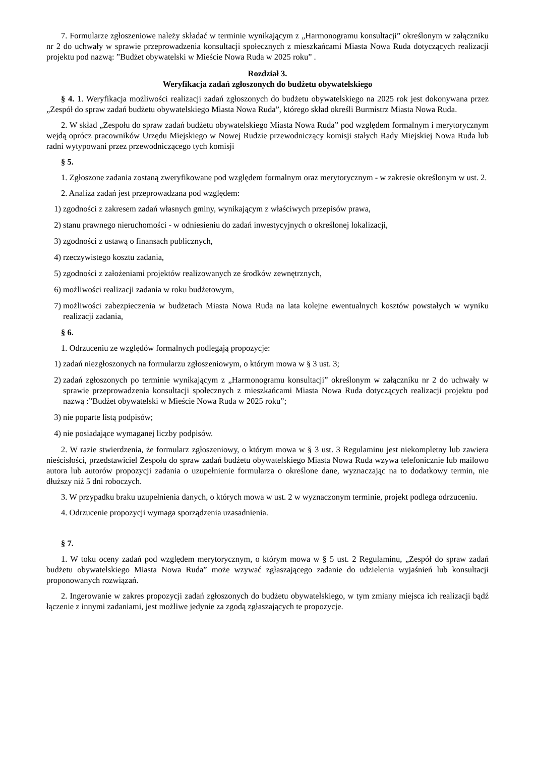7. Formularze zgłoszeniowe należy składać w terminie wynikającym z „Harmonogramu konsultacji” określonym w załączniku nr 2 do uchwały w sprawie przeprowadzenia konsultacji społecznych z mieszkańcami Miasta Nowa Ruda dotyczących realizacji projektu pod nazwą: ”Budżet obywatelski w Mieście Nowa Ruda w 2025 roku” .
Rozdział 3.
Weryfikacja zadań zgłoszonych do budżetu obywatelskiego
§ 4. 1. Weryfikacja możliwości realizacji zadań zgłoszonych do budżetu obywatelskiego na 2025 rok jest dokonywana przez „Zespół do spraw zadań budżetu obywatelskiego Miasta Nowa Ruda”, którego skład określi Burmistrz Miasta Nowa Ruda.
2. W skład „Zespołu do spraw zadań budżetu obywatelskiego Miasta Nowa Ruda” pod względem formalnym i merytorycznym wejdą oprócz pracowników Urzędu Miejskiego w Nowej Rudzie przewodniczący komisji stałych Rady Miejskiej Nowa Ruda lub radni wytypowani przez przewodniczącego tych komisji
§ 5.
1. Zgłoszone zadania zostaną zweryfikowane pod względem formalnym oraz merytorycznym - w zakresie określonym w ust. 2.
2. Analiza zadań jest przeprowadzana pod względem:
1) zgodności z zakresem zadań własnych gminy, wynikającym z właściwych przepisów prawa,
2) stanu prawnego nieruchomości - w odniesieniu do zadań inwestycyjnych o określonej lokalizacji,
3) zgodności z ustawą o finansach publicznych,
4) rzeczywistego kosztu zadania,
5) zgodności z założeniami projektów realizowanych ze środków zewnętrznych,
6) możliwości realizacji zadania w roku budżetowym,
7) możliwości zabezpieczenia w budżetach Miasta Nowa Ruda na lata kolejne ewentualnych kosztów powstałych w wyniku realizacji zadania,
§ 6.
1. Odrzuceniu ze względów formalnych podlegają propozycje:
1) zadań niezgłoszonych na formularzu zgłoszeniowym, o którym mowa w § 3 ust. 3;
2) zadań zgłoszonych po terminie wynikającym z „Harmonogramu konsultacji” określonym w załączniku nr 2 do uchwały w sprawie przeprowadzenia konsultacji społecznych z mieszkańcami Miasta Nowa Ruda dotyczących realizacji projektu pod nazwą :”Budżet obywatelski w Mieście Nowa Ruda w 2025 roku”;
3) nie poparte listą podpisów;
4) nie posiadające wymaganej liczby podpisów.
2. W razie stwierdzenia, że formularz zgłoszeniowy, o którym mowa w § 3 ust. 3 Regulaminu jest niekompletny lub zawiera nieścisłości, przedstawiciel Zespołu do spraw zadań budżetu obywatelskiego Miasta Nowa Ruda wzywa telefonicznie lub mailowo autora lub autorów propozycji zadania o uzupełnienie formularza o określone dane, wyznaczając na to dodatkowy termin, nie dłuższy niż 5 dni roboczych.
3. W przypadku braku uzupełnienia danych, o których mowa w ust. 2 w wyznaczonym terminie, projekt podlega odrzuceniu.
4. Odrzucenie propozycji wymaga sporządzenia uzasadnienia.
§ 7.
1. W toku oceny zadań pod względem merytorycznym, o którym mowa w § 5 ust. 2 Regulaminu, „Zespół do spraw zadań budżetu obywatelskiego Miasta Nowa Ruda” może wzywać zgłaszającego zadanie do udzielenia wyjaśnień lub konsultacji proponowanych rozwiązań.
2. Ingerowanie w zakres propozycji zadań zgłoszonych do budżetu obywatelskiego, w tym zmiany miejsca ich realizacji bądź łączenie z innymi zadaniami, jest możliwe jedynie za zgodą zgłaszających te propozycje.